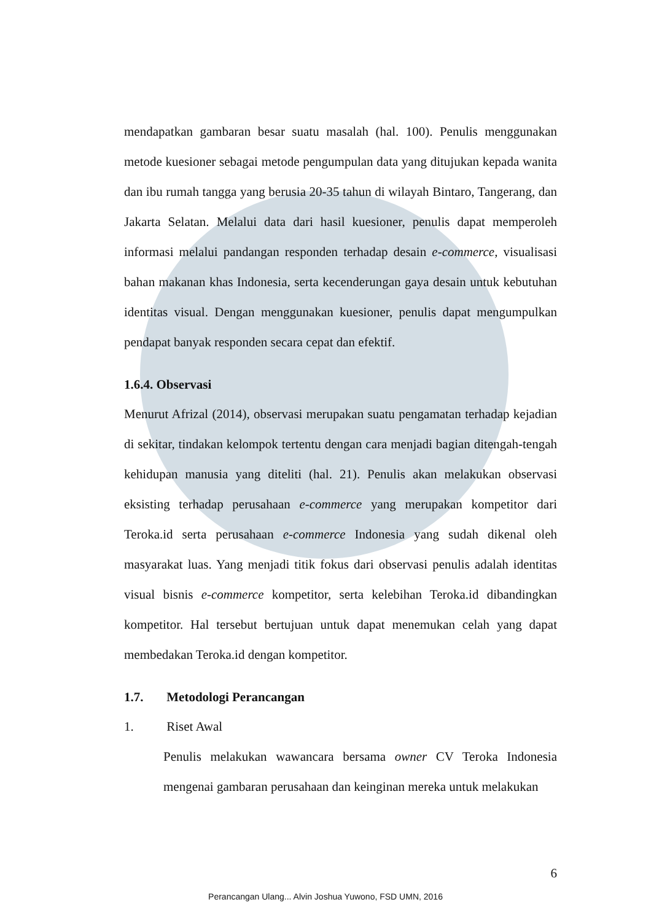mendapatkan gambaran besar suatu masalah (hal. 100). Penulis menggunakan metode kuesioner sebagai metode pengumpulan data yang ditujukan kepada wanita dan ibu rumah tangga yang berusia 20-35 tahun di wilayah Bintaro, Tangerang, dan Jakarta Selatan. Melalui data dari hasil kuesioner, penulis dapat memperoleh informasi melalui pandangan responden terhadap desain e-commerce, visualisasi bahan makanan khas Indonesia, serta kecenderungan gaya desain untuk kebutuhan identitas visual. Dengan menggunakan kuesioner, penulis dapat mengumpulkan pendapat banyak responden secara cepat dan efektif.
1.6.4. Observasi
Menurut Afrizal (2014), observasi merupakan suatu pengamatan terhadap kejadian di sekitar, tindakan kelompok tertentu dengan cara menjadi bagian ditengah-tengah kehidupan manusia yang diteliti (hal. 21). Penulis akan melakukan observasi eksisting terhadap perusahaan e-commerce yang merupakan kompetitor dari Teroka.id serta perusahaan e-commerce Indonesia yang sudah dikenal oleh masyarakat luas. Yang menjadi titik fokus dari observasi penulis adalah identitas visual bisnis e-commerce kompetitor, serta kelebihan Teroka.id dibandingkan kompetitor. Hal tersebut bertujuan untuk dapat menemukan celah yang dapat membedakan Teroka.id dengan kompetitor.
1.7. Metodologi Perancangan
1. Riset Awal
Penulis melakukan wawancara bersama owner CV Teroka Indonesia mengenai gambaran perusahaan dan keinginan mereka untuk melakukan
6
Perancangan Ulang... Alvin Joshua Yuwono, FSD UMN, 2016